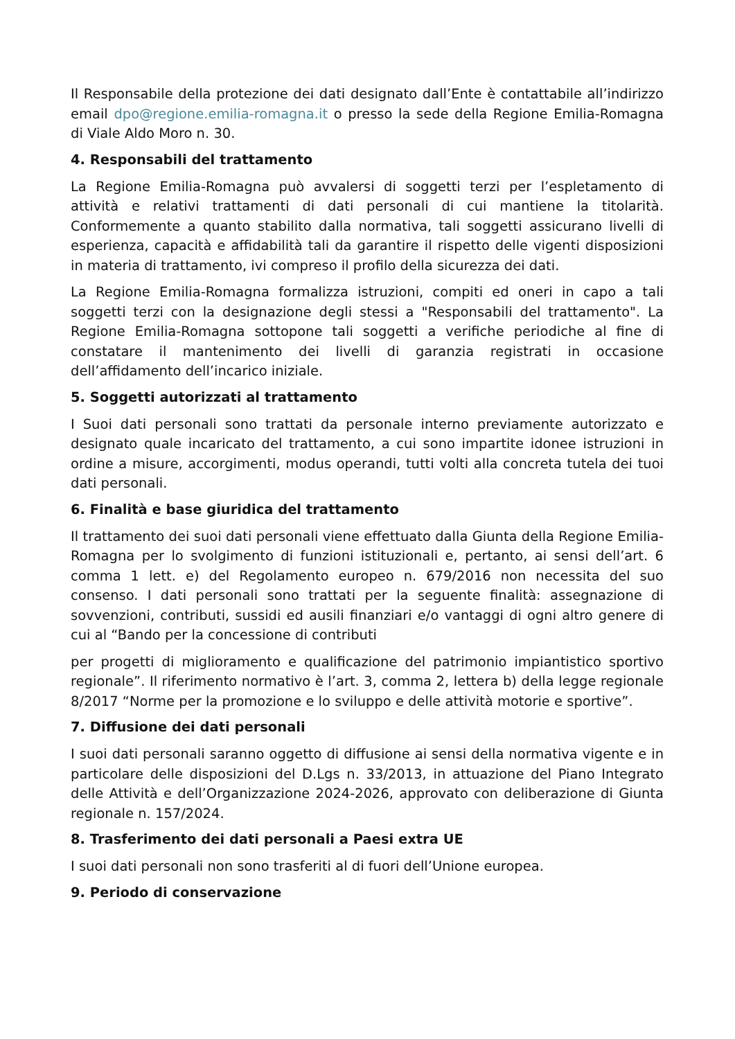Il Responsabile della protezione dei dati designato dall’Ente è contattabile all’indirizzo email dpo@regione.emilia-romagna.it o presso la sede della Regione Emilia-Romagna di Viale Aldo Moro n. 30.
4. Responsabili del trattamento
La Regione Emilia-Romagna può avvalersi di soggetti terzi per l’espletamento di attività e relativi trattamenti di dati personali di cui mantiene la titolarità. Conformemente a quanto stabilito dalla normativa, tali soggetti assicurano livelli di esperienza, capacità e affidabilità tali da garantire il rispetto delle vigenti disposizioni in materia di trattamento, ivi compreso il profilo della sicurezza dei dati.
La Regione Emilia-Romagna formalizza istruzioni, compiti ed oneri in capo a tali soggetti terzi con la designazione degli stessi a "Responsabili del trattamento". La Regione Emilia-Romagna sottopone tali soggetti a verifiche periodiche al fine di constatare il mantenimento dei livelli di garanzia registrati in occasione dell’affidamento dell’incarico iniziale.
5. Soggetti autorizzati al trattamento
I Suoi dati personali sono trattati da personale interno previamente autorizzato e designato quale incaricato del trattamento, a cui sono impartite idonee istruzioni in ordine a misure, accorgimenti, modus operandi, tutti volti alla concreta tutela dei tuoi dati personali.
6. Finalità e base giuridica del trattamento
Il trattamento dei suoi dati personali viene effettuato dalla Giunta della Regione Emilia-Romagna per lo svolgimento di funzioni istituzionali e, pertanto, ai sensi dell’art. 6 comma 1 lett. e) del Regolamento europeo n. 679/2016 non necessita del suo consenso. I dati personali sono trattati per la seguente finalità: assegnazione di sovvenzioni, contributi, sussidi ed ausili finanziari e/o vantaggi di ogni altro genere di cui al “Bando per la concessione di contributi
per progetti di miglioramento e qualificazione del patrimonio impiantistico sportivo regionale”. Il riferimento normativo è l’art. 3, comma 2, lettera b) della legge regionale 8/2017 “Norme per la promozione e lo sviluppo e delle attività motorie e sportive”.
7. Diffusione dei dati personali
I suoi dati personali saranno oggetto di diffusione ai sensi della normativa vigente e in particolare delle disposizioni del D.Lgs n. 33/2013, in attuazione del Piano Integrato delle Attività e dell’Organizzazione 2024-2026, approvato con deliberazione di Giunta regionale n. 157/2024.
8. Trasferimento dei dati personali a Paesi extra UE
I suoi dati personali non sono trasferiti al di fuori dell’Unione europea.
9. Periodo di conservazione